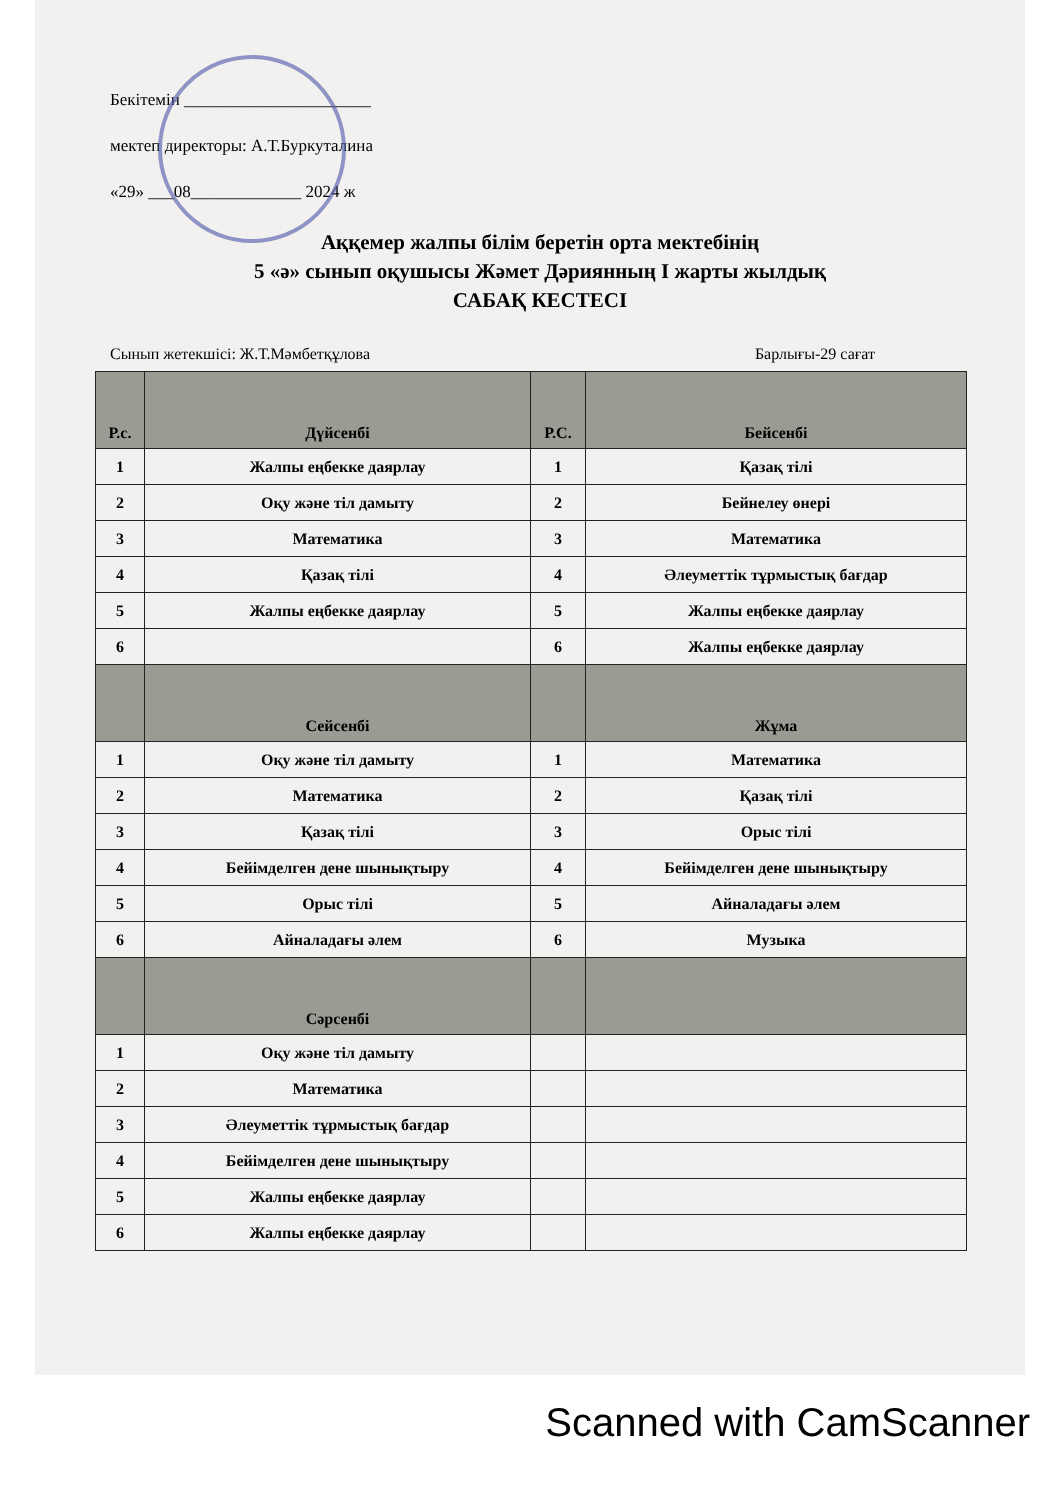Бекітемін ______________________
мектеп директоры: А.Т.Буркуталина
«29» ___08_____________ 2024 ж
Аққемер жалпы білім беретін орта мектебінің
5 «ә» сынып оқушысы Жәмет Дәриянның І жарты жылдық
САБАҚ КЕСТЕСІ
Сынып жетекшісі: Ж.Т.Мәмбетқұлова Барлығы-29 сағат
| Р.с. | Дүйсенбі | Р.С. | Бейсенбі |
| --- | --- | --- | --- |
| 1 | Жалпы еңбекке даярлау | 1 | Қазақ тілі |
| 2 | Оқу және тіл дамыту | 2 | Бейнелеу өнері |
| 3 | Математика | 3 | Математика |
| 4 | Қазақ тілі | 4 | Әлеуметтік тұрмыстық бағдар |
| 5 | Жалпы еңбекке даярлау | 5 | Жалпы еңбекке даярлау |
| 6 | | 6 | Жалпы еңбекке даярлау |
| | Сейсенбі | | Жұма |
| 1 | Оқу және тіл дамыту | 1 | Математика |
| 2 | Математика | 2 | Қазақ тілі |
| 3 | Қазақ тілі | 3 | Орыс тілі |
| 4 | Бейімделген дене шынықтыру | 4 | Бейімделген дене шынықтыру |
| 5 | Орыс тілі | 5 | Айналадағы әлем |
| 6 | Айналадағы әлем | 6 | Музыка |
| | Сәрсенбі | | |
| 1 | Оқу және тіл дамыту | | |
| 2 | Математика | | |
| 3 | Әлеуметтік тұрмыстық бағдар | | |
| 4 | Бейімделген дене шынықтыру | | |
| 5 | Жалпы еңбекке даярлау | | |
| 6 | Жалпы еңбекке даярлау | | |
Scanned with CamScanner